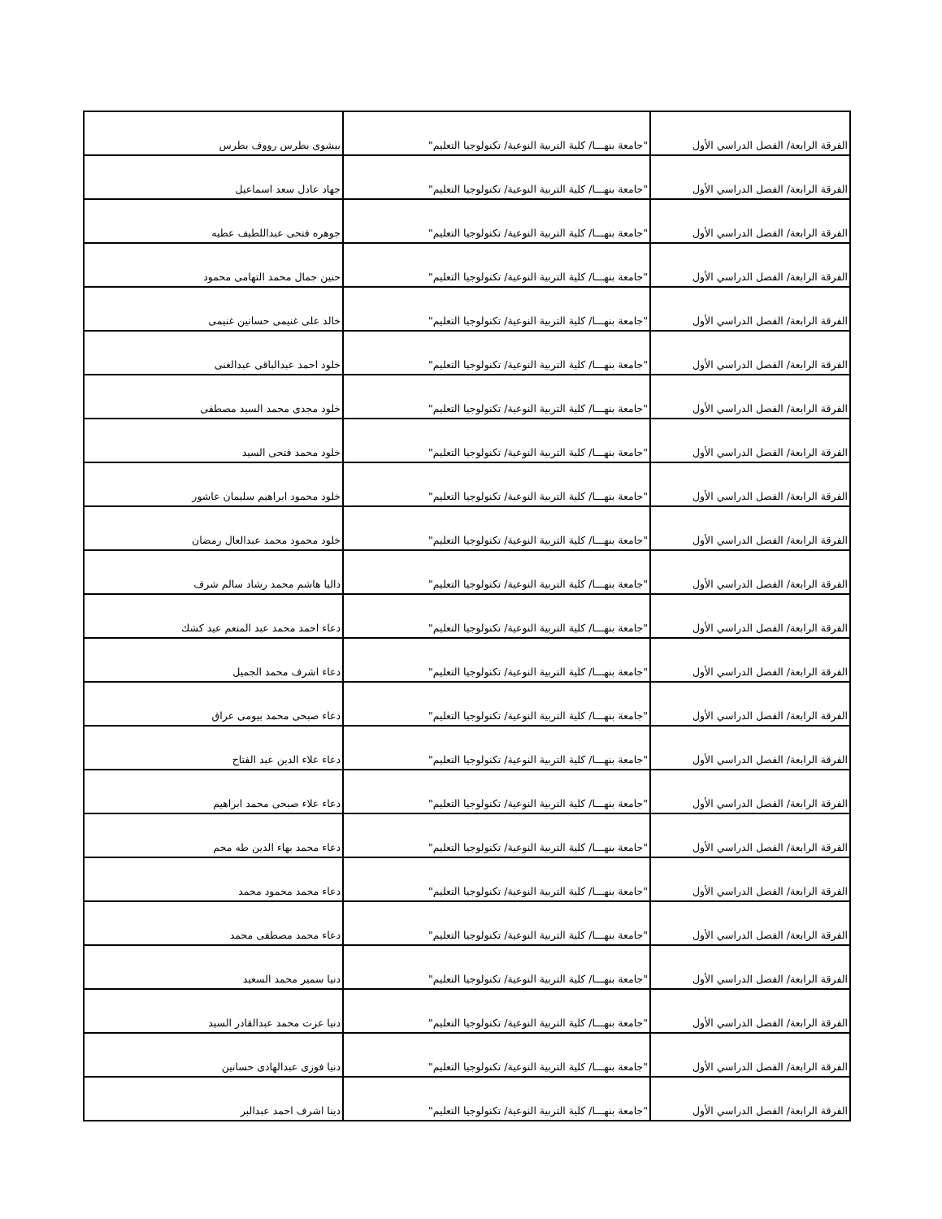| الفرقة الرابعة/ الفصل الدراسي الأول | "جامعة بنهـــا/ كلية التربية النوعية/ تكنولوجيا التعليم" | بيشوى بطرس رووف بطرس |
| الفرقة الرابعة/ الفصل الدراسي الأول | "جامعة بنهـــا/ كلية التربية النوعية/ تكنولوجيا التعليم" | جهاد عادل سعد اسماعيل |
| الفرقة الرابعة/ الفصل الدراسي الأول | "جامعة بنهـــا/ كلية التربية النوعية/ تكنولوجيا التعليم" | جوهره فتحى عبداللطيف عطيه |
| الفرقة الرابعة/ الفصل الدراسي الأول | "جامعة بنهـــا/ كلية التربية النوعية/ تكنولوجيا التعليم" | حنين جمال محمد التهامى محمود |
| الفرقة الرابعة/ الفصل الدراسي الأول | "جامعة بنهـــا/ كلية التربية النوعية/ تكنولوجيا التعليم" | خالد على غنيمى حسانين غنيمى |
| الفرقة الرابعة/ الفصل الدراسي الأول | "جامعة بنهـــا/ كلية التربية النوعية/ تكنولوجيا التعليم" | خلود احمد عبدالباقى عبدالغنى |
| الفرقة الرابعة/ الفصل الدراسي الأول | "جامعة بنهـــا/ كلية التربية النوعية/ تكنولوجيا التعليم" | خلود مجدى محمد السيد مصطفى |
| الفرقة الرابعة/ الفصل الدراسي الأول | "جامعة بنهـــا/ كلية التربية النوعية/ تكنولوجيا التعليم" | خلود محمد فتحى السيد |
| الفرقة الرابعة/ الفصل الدراسي الأول | "جامعة بنهـــا/ كلية التربية النوعية/ تكنولوجيا التعليم" | خلود محمود ابراهيم سليمان عاشور |
| الفرقة الرابعة/ الفصل الدراسي الأول | "جامعة بنهـــا/ كلية التربية النوعية/ تكنولوجيا التعليم" | خلود محمود محمد عبدالعال رمضان |
| الفرقة الرابعة/ الفصل الدراسي الأول | "جامعة بنهـــا/ كلية التربية النوعية/ تكنولوجيا التعليم" | داليا هاشم محمد رشاد سالم شرف |
| الفرقة الرابعة/ الفصل الدراسي الأول | "جامعة بنهـــا/ كلية التربية النوعية/ تكنولوجيا التعليم" | دعاء احمد محمد عبد المنعم عيد كشك |
| الفرقة الرابعة/ الفصل الدراسي الأول | "جامعة بنهـــا/ كلية التربية النوعية/ تكنولوجيا التعليم" | دعاء اشرف محمد الجميل |
| الفرقة الرابعة/ الفصل الدراسي الأول | "جامعة بنهـــا/ كلية التربية النوعية/ تكنولوجيا التعليم" | دعاء صبحى محمد بيومى عراق |
| الفرقة الرابعة/ الفصل الدراسي الأول | "جامعة بنهـــا/ كلية التربية النوعية/ تكنولوجيا التعليم" | دعاء علاء الدين عبد الفتاح |
| الفرقة الرابعة/ الفصل الدراسي الأول | "جامعة بنهـــا/ كلية التربية النوعية/ تكنولوجيا التعليم" | دعاء علاء صبحى محمد ابراهيم |
| الفرقة الرابعة/ الفصل الدراسي الأول | "جامعة بنهـــا/ كلية التربية النوعية/ تكنولوجيا التعليم" | دعاء محمد بهاء الدين طه محم |
| الفرقة الرابعة/ الفصل الدراسي الأول | "جامعة بنهـــا/ كلية التربية النوعية/ تكنولوجيا التعليم" | دعاء محمد محمود محمد |
| الفرقة الرابعة/ الفصل الدراسي الأول | "جامعة بنهـــا/ كلية التربية النوعية/ تكنولوجيا التعليم" | دعاء محمد مصطفى محمد |
| الفرقة الرابعة/ الفصل الدراسي الأول | "جامعة بنهـــا/ كلية التربية النوعية/ تكنولوجيا التعليم" | دنيا سمير محمد السعيد |
| الفرقة الرابعة/ الفصل الدراسي الأول | "جامعة بنهـــا/ كلية التربية النوعية/ تكنولوجيا التعليم" | دنيا عزت محمد عبدالقادر السيد |
| الفرقة الرابعة/ الفصل الدراسي الأول | "جامعة بنهـــا/ كلية التربية النوعية/ تكنولوجيا التعليم" | دنيا فوزى عبدالهادى حسانين |
| الفرقة الرابعة/ الفصل الدراسي الأول | "جامعة بنهـــا/ كلية التربية النوعية/ تكنولوجيا التعليم" | دينا اشرف احمد عبدالبر |